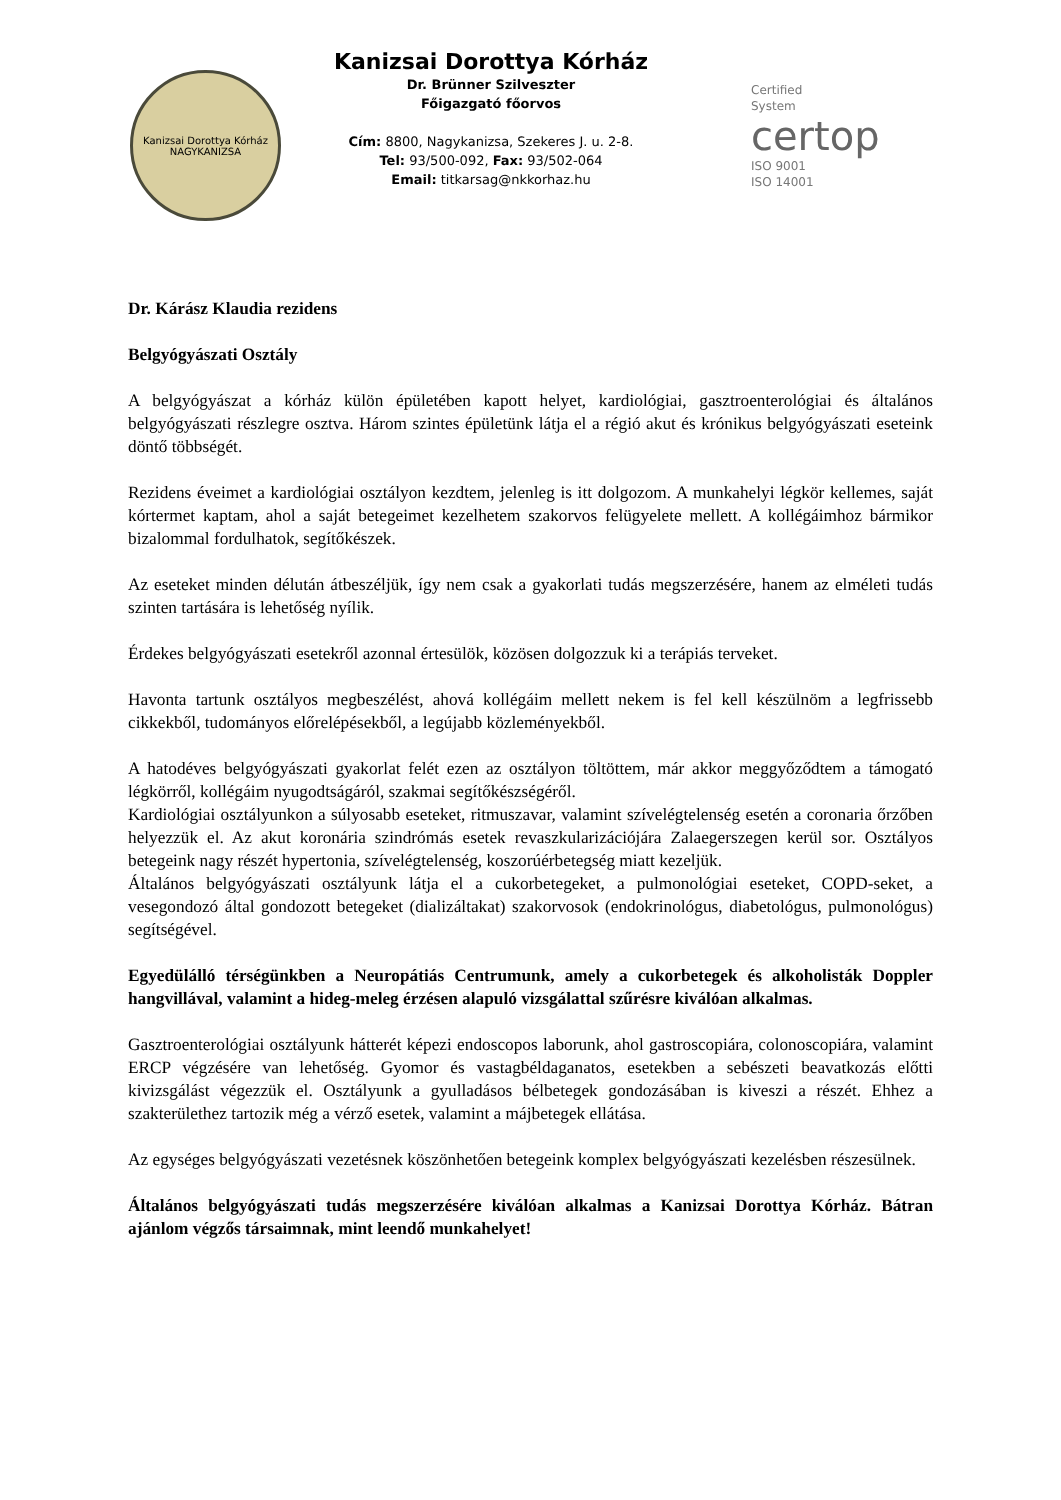Kanizsai Dorottya Kórház
NAGYKANIZSA
Kanizsai Dorottya Kórház
Dr. Brünner Szilveszter
Főigazgató főorvos
Cím: 8800, Nagykanizsa, Szekeres J. u. 2-8.
Tel: 93/500-092, Fax: 93/502-064
Email: titkarsag@nkkorhaz.hu
Certified
System
certop
ISO 9001
ISO 14001
Dr. Kárász Klaudia rezidens
Belgyógyászati Osztály
A belgyógyászat a kórház külön épületében kapott helyet, kardiológiai, gasztroenterológiai és általános belgyógyászati részlegre osztva. Három szintes épületünk látja el a régió akut és krónikus belgyógyászati eseteink döntő többségét.
Rezidens éveimet a kardiológiai osztályon kezdtem, jelenleg is itt dolgozom. A munkahelyi légkör kellemes, saját kórtermet kaptam, ahol a saját betegeimet kezelhetem szakorvos felügyelete mellett. A kollégáimhoz bármikor bizalommal fordulhatok, segítőkészek.
Az eseteket minden délután átbeszéljük, így nem csak a gyakorlati tudás megszerzésére, hanem az elméleti tudás szinten tartására is lehetőség nyílik.
Érdekes belgyógyászati esetekről azonnal értesülök, közösen dolgozzuk ki a terápiás terveket.
Havonta tartunk osztályos megbeszélést, ahová kollégáim mellett nekem is fel kell készülnöm a legfrissebb cikkekből, tudományos előrelépésekből, a legújabb közleményekből.
A hatodéves belgyógyászati gyakorlat felét ezen az osztályon töltöttem, már akkor meggyőződtem a támogató légkörről, kollégáim nyugodtságáról, szakmai segítőkészségéről.
Kardiológiai osztályunkon a súlyosabb eseteket, ritmuszavar, valamint szívelégtelenség esetén a coronaria őrzőben helyezzük el. Az akut koronária szindrómás esetek revaszkularizációjára Zalaegerszegen kerül sor. Osztályos betegeink nagy részét hypertonia, szívelégtelenség, koszorúérbetegség miatt kezeljük.
Általános belgyógyászati osztályunk látja el a cukorbetegeket, a pulmonológiai eseteket, COPD-seket, a vesegondozó által gondozott betegeket (dializáltakat) szakorvosok (endokrinológus, diabetológus, pulmonológus) segítségével.
Egyedülálló térségünkben a Neuropátiás Centrumunk, amely a cukorbetegek és alkoholisták Doppler hangvillával, valamint a hideg-meleg érzésen alapuló vizsgálattal szűrésre kiválóan alkalmas.
Gasztroenterológiai osztályunk hátterét képezi endoscopos laborunk, ahol gastroscopiára, colonoscopiára, valamint ERCP végzésére van lehetőség. Gyomor és vastagbéldaganatos, esetekben a sebészeti beavatkozás előtti kivizsgálást végezzük el. Osztályunk a gyulladásos bélbetegek gondozásában is kiveszi a részét. Ehhez a szakterülethez tartozik még a vérző esetek, valamint a májbetegek ellátása.
Az egységes belgyógyászati vezetésnek köszönhetően betegeink komplex belgyógyászati kezelésben részesülnek.
Általános belgyógyászati tudás megszerzésére kiválóan alkalmas a Kanizsai Dorottya Kórház. Bátran ajánlom végzős társaimnak, mint leendő munkahelyet!